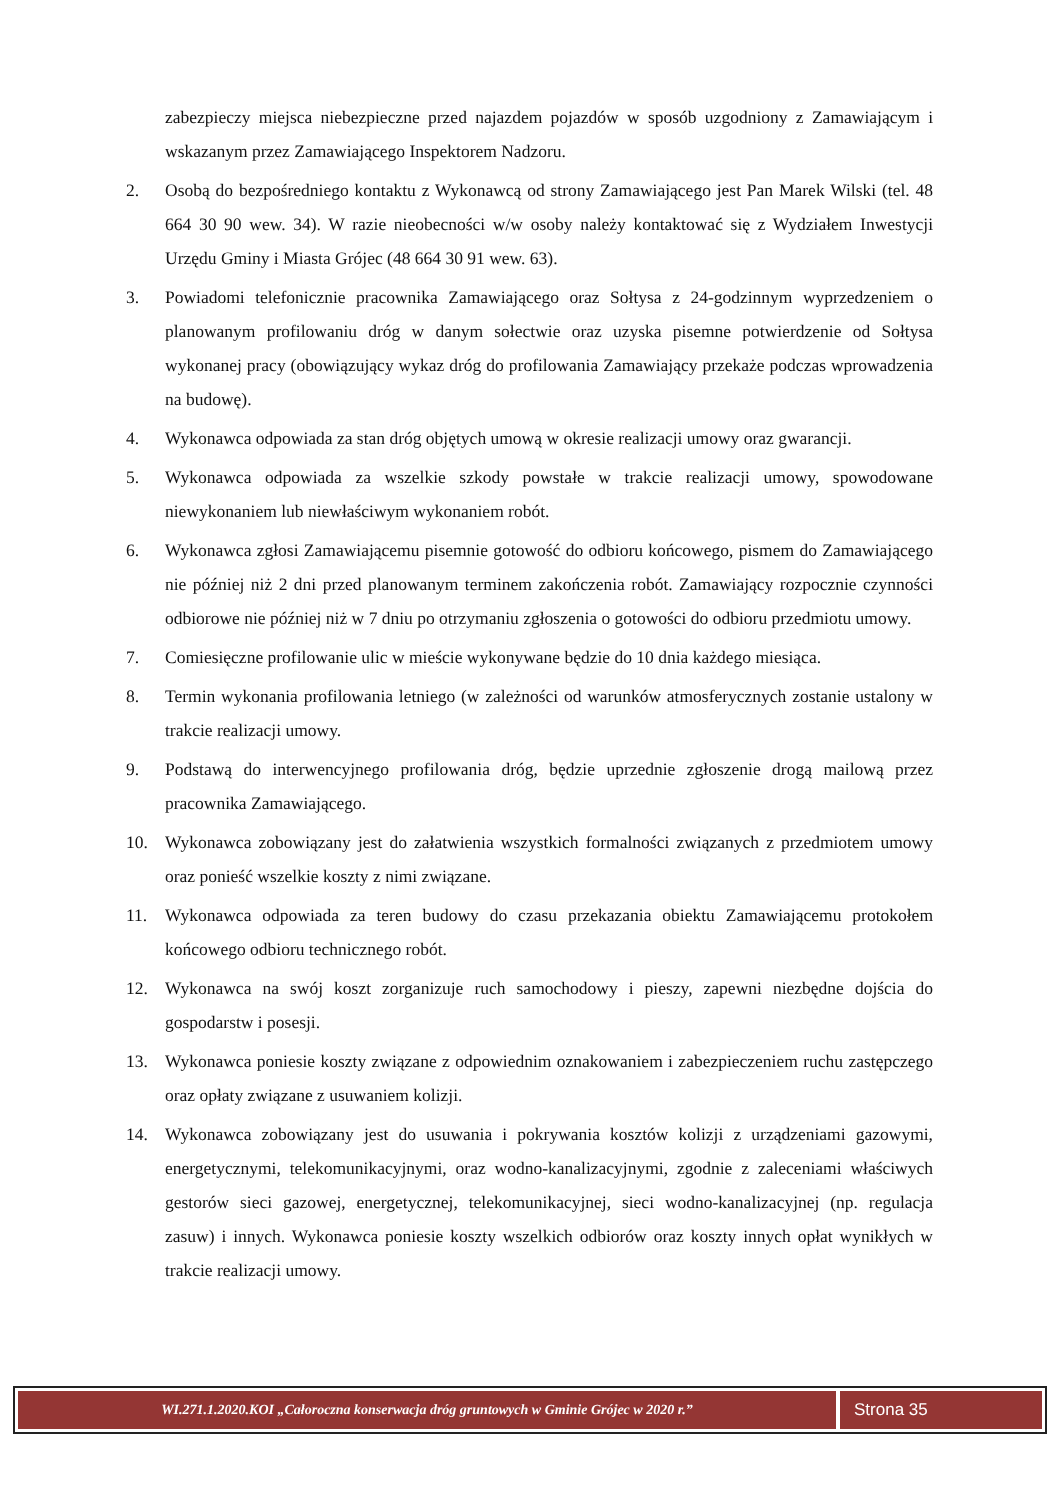zabezpieczy miejsca niebezpieczne przed najazdem pojazdów w sposób uzgodniony z Zamawiającym i wskazanym przez Zamawiającego Inspektorem Nadzoru.
2. Osobą do bezpośredniego kontaktu z Wykonawcą od strony Zamawiającego jest Pan Marek Wilski (tel. 48 664 30 90 wew. 34). W razie nieobecności w/w osoby należy kontaktować się z Wydziałem Inwestycji Urzędu Gminy i Miasta Grójec (48 664 30 91 wew. 63).
3. Powiadomi telefonicznie pracownika Zamawiającego oraz Sołtysa z 24-godzinnym wyprzedzeniem o planowanym profilowaniu dróg w danym sołectwie oraz uzyska pisemne potwierdzenie od Sołtysa wykonanej pracy (obowiązujący wykaz dróg do profilowania Zamawiający przekaże podczas wprowadzenia na budowę).
4. Wykonawca odpowiada za stan dróg objętych umową w okresie realizacji umowy oraz gwarancji.
5. Wykonawca odpowiada za wszelkie szkody powstałe w trakcie realizacji umowy, spowodowane niewykonaniem lub niewłaściwym wykonaniem robót.
6. Wykonawca zgłosi Zamawiającemu pisemnie gotowość do odbioru końcowego, pismem do Zamawiającego nie później niż 2 dni przed planowanym terminem zakończenia robót. Zamawiający rozpocznie czynności odbiorowe nie później niż w 7 dniu po otrzymaniu zgłoszenia o gotowości do odbioru przedmiotu umowy.
7. Comiesięczne profilowanie ulic w mieście wykonywane będzie do 10 dnia każdego miesiąca.
8. Termin wykonania profilowania letniego (w zależności od warunków atmosferycznych zostanie ustalony w trakcie realizacji umowy.
9. Podstawą do interwencyjnego profilowania dróg, będzie uprzednie zgłoszenie drogą mailową przez pracownika Zamawiającego.
10. Wykonawca zobowiązany jest do załatwienia wszystkich formalności związanych z przedmiotem umowy oraz ponieść wszelkie koszty z nimi związane.
11. Wykonawca odpowiada za teren budowy do czasu przekazania obiektu Zamawiającemu protokołem końcowego odbioru technicznego robót.
12. Wykonawca na swój koszt zorganizuje ruch samochodowy i pieszy, zapewni niezbędne dojścia do gospodarstw i posesji.
13. Wykonawca poniesie koszty związane z odpowiednim oznakowaniem i zabezpieczeniem ruchu zastępczego oraz opłaty związane z usuwaniem kolizji.
14. Wykonawca zobowiązany jest do usuwania i pokrywania kosztów kolizji z urządzeniami gazowymi, energetycznymi, telekomunikacyjnymi, oraz wodno-kanalizacyjnymi, zgodnie z zaleceniami właściwych gestorów sieci gazowej, energetycznej, telekomunikacyjnej, sieci wodno-kanalizacyjnej (np. regulacja zasuw) i innych. Wykonawca poniesie koszty wszelkich odbiorów oraz koszty innych opłat wynikłych w trakcie realizacji umowy.
WI.271.1.2020.KOI „Całoroczna konserwacja dróg gruntowych w Gminie Grójec w 2020 r.”
Strona 35